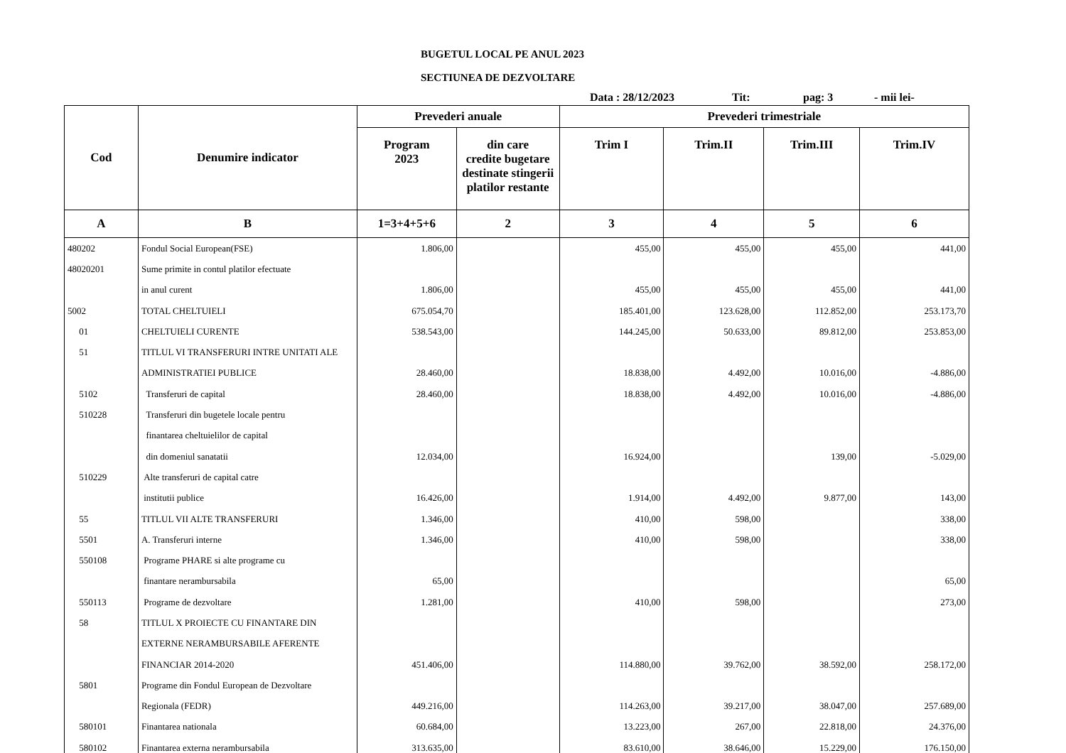BUGETUL LOCAL PE ANUL 2023
SECTIUNEA DE DEZVOLTARE
Data : 28/12/2023 Tit: pag: 3 - mii lei-
| Cod | Denumire indicator | Prevederi anuale | | Prevederi trimestriale | | | |
| --- | --- | --- | --- | --- | --- | --- | --- |
| | | Program 2023 | din care credite bugetare destinate stingerii platilor restante | Trim I | Trim.II | Trim.III | Trim.IV |
| A | B | 1=3+4+5+6 | 2 | 3 | 4 | 5 | 6 |
| 480202 | Fondul Social European(FSE) | 1.806,00 | | 455,00 | 455,00 | 455,00 | 441,00 |
| 48020201 | Sume primite in contul platilor efectuate | | | | | | |
| | in anul curent | 1.806,00 | | 455,00 | 455,00 | 455,00 | 441,00 |
| 5002 | TOTAL CHELTUIELI | 675.054,70 | | 185.401,00 | 123.628,00 | 112.852,00 | 253.173,70 |
| 01 | CHELTUIELI CURENTE | 538.543,00 | | 144.245,00 | 50.633,00 | 89.812,00 | 253.853,00 |
| 51 | TITLUL VI TRANSFERURI INTRE UNITATI ALE | | | | | | |
| | ADMINISTRATIEI PUBLICE | 28.460,00 | | 18.838,00 | 4.492,00 | 10.016,00 | -4.886,00 |
| 5102 | Transferuri de capital | 28.460,00 | | 18.838,00 | 4.492,00 | 10.016,00 | -4.886,00 |
| 510228 | Transferuri din bugetele locale pentru | | | | | | |
| | finantarea cheltuielilor de capital | | | | | | |
| | din domeniul sanatatii | 12.034,00 | | 16.924,00 | | 139,00 | -5.029,00 |
| 510229 | Alte transferuri de capital catre | | | | | | |
| | institutii publice | 16.426,00 | | 1.914,00 | 4.492,00 | 9.877,00 | 143,00 |
| 55 | TITLUL VII ALTE TRANSFERURI | 1.346,00 | | 410,00 | 598,00 | | 338,00 |
| 5501 | A. Transferuri interne | 1.346,00 | | 410,00 | 598,00 | | 338,00 |
| 550108 | Programe PHARE si alte programe cu | | | | | | |
| | finantare nerambursabila | 65,00 | | | | | 65,00 |
| 550113 | Programe de dezvoltare | 1.281,00 | | 410,00 | 598,00 | | 273,00 |
| 58 | TITLUL X PROIECTE CU FINANTARE DIN | | | | | | |
| | EXTERNE NERAMBURSABILE AFERENTE | | | | | | |
| | FINANCIAR 2014-2020 | 451.406,00 | | 114.880,00 | 39.762,00 | 38.592,00 | 258.172,00 |
| 5801 | Programe din Fondul European de Dezvoltare | | | | | | |
| | Regionala (FEDR) | 449.216,00 | | 114.263,00 | 39.217,00 | 38.047,00 | 257.689,00 |
| 580101 | Finantarea nationala | 60.684,00 | | 13.223,00 | 267,00 | 22.818,00 | 24.376,00 |
| 580102 | Finantarea externa nerambursabila | 313.635,00 | | 83.610,00 | 38.646,00 | 15.229,00 | 176.150,00 |